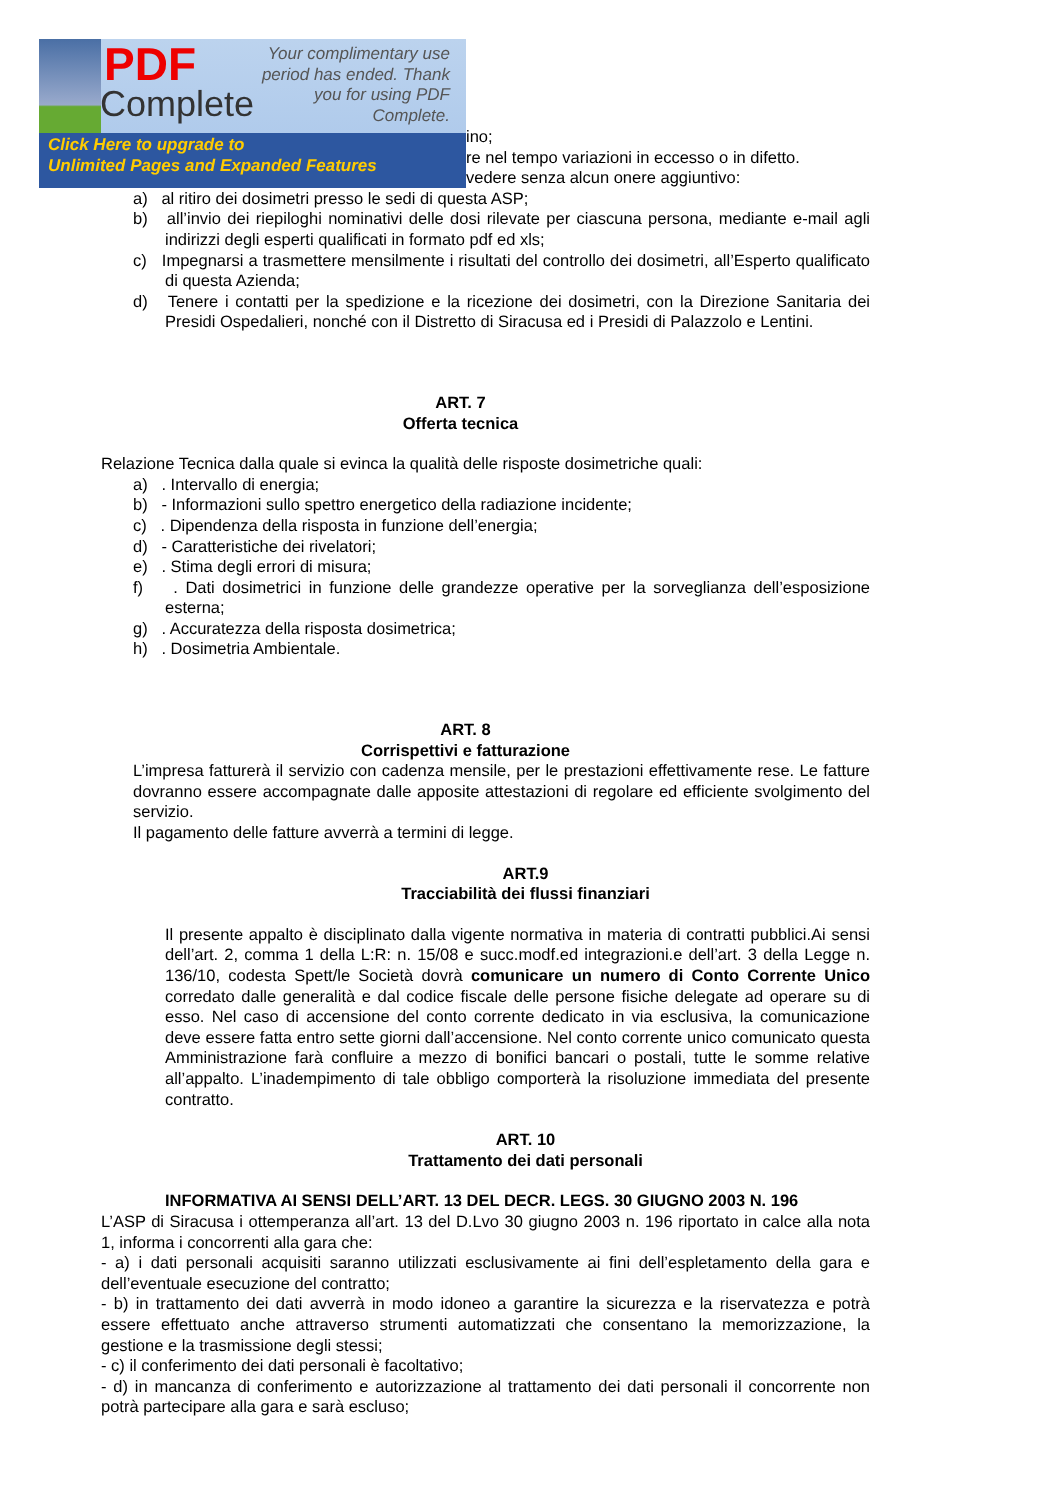ino;
re nel tempo variazioni in eccesso o in difetto.
vedere senza alcun onere aggiuntivo:
a) al ritiro dei dosimetri presso le sedi di questa ASP;
b) all’invio dei riepiloghi nominativi delle dosi rilevate per ciascuna persona, mediante e-mail agli indirizzi degli esperti qualificati in formato pdf ed xls;
c) Impegnarsi a trasmettere mensilmente i risultati del controllo dei dosimetri, all’Esperto qualificato di questa Azienda;
d) Tenere i contatti per la spedizione e la ricezione dei dosimetri, con la Direzione Sanitaria dei Presidi Ospedalieri, nonché con il Distretto di Siracusa ed i Presidi di Palazzolo e Lentini.
ART. 7
Offerta tecnica
Relazione Tecnica dalla quale si evinca la qualità delle risposte dosimetriche quali:
a) . Intervallo di energia;
b) - Informazioni sullo spettro energetico della radiazione incidente;
c) . Dipendenza della risposta in funzione dell’energia;
d) - Caratteristiche dei rivelatori;
e) . Stima degli errori di misura;
f) . Dati dosimetrici in funzione delle grandezze operative per la sorveglianza dell’esposizione esterna;
g) . Accuratezza della risposta dosimetrica;
h) . Dosimetria Ambientale.
ART. 8
Corrispettivi e fatturazione
L’impresa fatturerà il servizio con cadenza mensile, per le prestazioni effettivamente rese. Le fatture dovranno essere accompagnate dalle apposite attestazioni di regolare ed efficiente svolgimento del servizio.
Il pagamento delle fatture avverrà a termini di legge.
ART.9
Tracciabilità dei flussi finanziari
Il presente appalto è disciplinato dalla vigente normativa in materia di contratti pubblici.Ai sensi dell’art. 2, comma 1 della L:R: n. 15/08 e succ.modf.ed integrazioni.e dell’art. 3 della Legge n. 136/10, codesta Spett/le Società dovrà comunicare un numero di Conto Corrente Unico corredato dalle generalità e dal codice fiscale delle persone fisiche delegate ad operare su di esso. Nel caso di accensione del conto corrente dedicato in via esclusiva, la comunicazione deve essere fatta entro sette giorni dall’accensione. Nel conto corrente unico comunicato questa Amministrazione farà confluire a mezzo di bonifici bancari o postali, tutte le somme relative all’appalto. L’inadempimento di tale obbligo comporterà la risoluzione immediata del presente contratto.
ART. 10
Trattamento dei dati personali
INFORMATIVA AI SENSI DELL’ART. 13 DEL DECR. LEGS. 30 GIUGNO 2003 N. 196
L’ASP di Siracusa i ottemperanza all’art. 13 del D.Lvo 30 giugno 2003 n. 196 riportato in calce alla nota 1, informa i concorrenti alla gara che:
- a) i dati personali acquisiti saranno utilizzati esclusivamente ai fini dell’espletamento della gara e dell’eventuale esecuzione del contratto;
- b) in trattamento dei dati avverrà in modo idoneo a garantire la sicurezza e la riservatezza e potrà essere effettuato anche attraverso strumenti automatizzati che consentano la memorizzazione, la gestione e la trasmissione degli stessi;
- c) il conferimento dei dati personali è facoltativo;
- d) in mancanza di conferimento e autorizzazione al trattamento dei dati personali il concorrente non potrà partecipare alla gara e sarà escluso;
PDF
Complete
Your complimentary use period has ended. Thank you for using PDF Complete.
Click Here to upgrade to
Unlimited Pages and Expanded Features